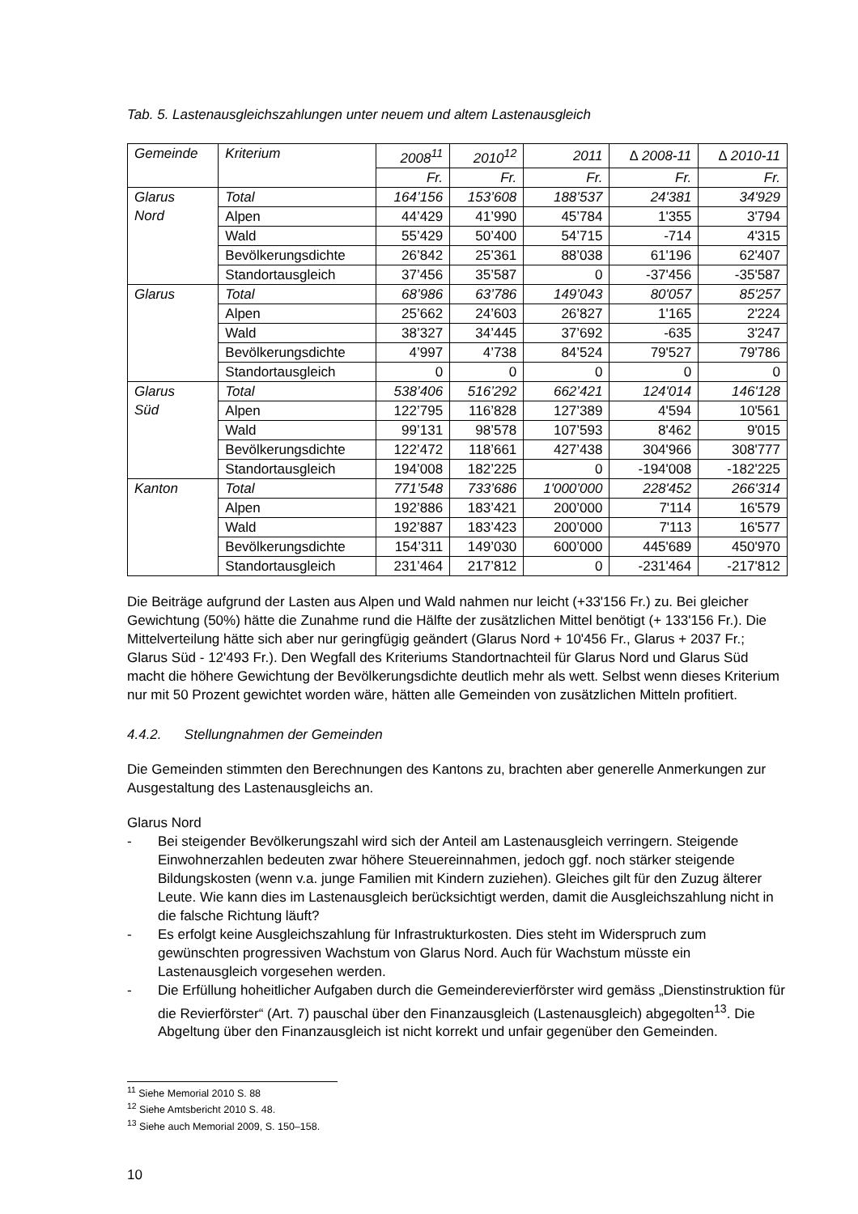Tab. 5. Lastenausgleichszahlungen unter neuem und altem Lastenausgleich
| Gemeinde | Kriterium | 2008<sup>11</sup> | 2010<sup>12</sup> | 2011 | ∆ 2008-11 | ∆ 2010-11 |
| --- | --- | --- | --- | --- | --- | --- |
| | | Fr. | Fr. | Fr. | Fr. | Fr. |
| Glarus Nord | Total | 164’156 | 153’608 | 188’537 | 24'381 | 34'929 |
| | Alpen | 44’429 | 41’990 | 45’784 | 1'355 | 3'794 |
| | Wald | 55’429 | 50’400 | 54’715 | -714 | 4'315 |
| | Bevölkerungsdichte | 26’842 | 25’361 | 88’038 | 61'196 | 62'407 |
| | Standortausgleich | 37’456 | 35’587 | 0 | -37'456 | -35'587 |
| Glarus | Total | 68’986 | 63’786 | 149’043 | 80'057 | 85'257 |
| | Alpen | 25’662 | 24’603 | 26’827 | 1'165 | 2'224 |
| | Wald | 38’327 | 34’445 | 37’692 | -635 | 3'247 |
| | Bevölkerungsdichte | 4’997 | 4’738 | 84’524 | 79'527 | 79'786 |
| | Standortausgleich | 0 | 0 | 0 | 0 | 0 |
| Glarus Süd | Total | 538’406 | 516’292 | 662’421 | 124'014 | 146'128 |
| | Alpen | 122’795 | 116’828 | 127’389 | 4'594 | 10'561 |
| | Wald | 99’131 | 98’578 | 107’593 | 8'462 | 9'015 |
| | Bevölkerungsdichte | 122’472 | 118’661 | 427’438 | 304'966 | 308'777 |
| | Standortausgleich | 194’008 | 182’225 | 0 | -194'008 | -182'225 |
| Kanton | Total | 771’548 | 733’686 | 1'000’000 | 228'452 | 266'314 |
| | Alpen | 192’886 | 183’421 | 200’000 | 7'114 | 16'579 |
| | Wald | 192’887 | 183’423 | 200’000 | 7'113 | 16'577 |
| | Bevölkerungsdichte | 154’311 | 149’030 | 600’000 | 445'689 | 450'970 |
| | Standortausgleich | 231’464 | 217’812 | 0 | -231'464 | -217'812 |
Die Beiträge aufgrund der Lasten aus Alpen und Wald nahmen nur leicht (+33'156 Fr.) zu. Bei gleicher Gewichtung (50%) hätte die Zunahme rund die Hälfte der zusätzlichen Mittel benötigt (+ 133'156 Fr.). Die Mittelverteilung hätte sich aber nur geringfügig geändert (Glarus Nord + 10'456 Fr., Glarus + 2037 Fr.; Glarus Süd - 12'493 Fr.). Den Wegfall des Kriteriums Standortnachteil für Glarus Nord und Glarus Süd macht die höhere Gewichtung der Bevölkerungsdichte deutlich mehr als wett. Selbst wenn dieses Kriterium nur mit 50 Prozent gewichtet worden wäre, hätten alle Gemeinden von zusätzlichen Mitteln profitiert.
4.4.2. Stellungnahmen der Gemeinden
Die Gemeinden stimmten den Berechnungen des Kantons zu, brachten aber generelle Anmerkungen zur Ausgestaltung des Lastenausgleichs an.
Glarus Nord
- Bei steigender Bevölkerungszahl wird sich der Anteil am Lastenausgleich verringern. Steigende Einwohnerzahlen bedeuten zwar höhere Steuereinnahmen, jedoch ggf. noch stärker steigende Bildungskosten (wenn v.a. junge Familien mit Kindern zuziehen). Gleiches gilt für den Zuzug älterer Leute. Wie kann dies im Lastenausgleich berücksichtigt werden, damit die Ausgleichszahlung nicht in die falsche Richtung läuft?
- Es erfolgt keine Ausgleichszahlung für Infrastrukturkosten. Dies steht im Widerspruch zum gewünschten progressiven Wachstum von Glarus Nord. Auch für Wachstum müsste ein Lastenausgleich vorgesehen werden.
- Die Erfüllung hoheitlicher Aufgaben durch die Gemeinderevierförster wird gemäss „Dienstinstruktion für die Revierförster“ (Art. 7) pauschal über den Finanzausgleich (Lastenausgleich) abgegolten<sup>13</sup>. Die Abgeltung über den Finanzausgleich ist nicht korrekt und unfair gegenüber den Gemeinden.
<sup>11</sup> Siehe Memorial 2010 S. 88
<sup>12</sup> Siehe Amtsbericht 2010 S. 48.
<sup>13</sup> Siehe auch Memorial 2009, S. 150–158.
10